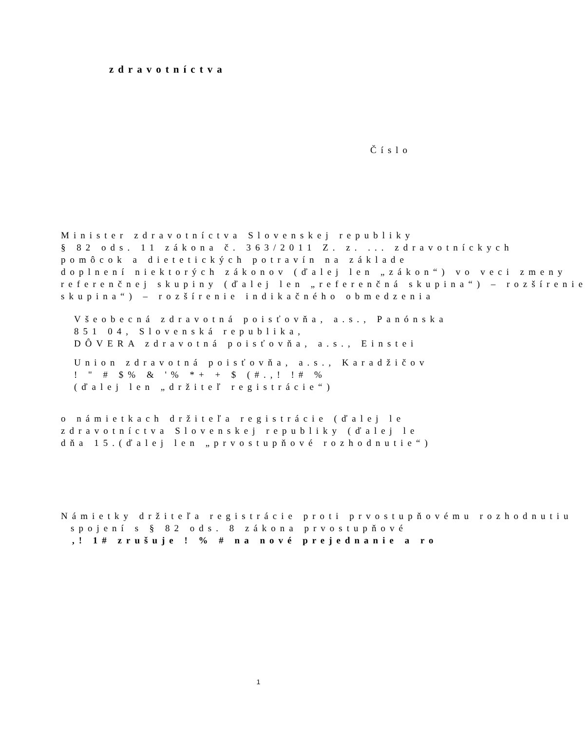zdravotníctva
Číslo
Minister zdravotníctva Slovenskej republiky
§ 82 ods. 11 zákona č. 363/2011 Z. z. ... zdravotníckych
pomôcok a dietetických potravín na základe
doplnení niektorých zákonov (ďalej len „zákon“) vo veci zmeny
referenčnej skupiny (ďalej len „referenčná skupina“) – rozšírenie
skupina“) – rozšírenie indikačného obmedzenia
Všeobecná zdravotná poisťovňa, a.s., Panónska
851 04, Slovenská republika,
DÔVERA zdravotná poisťovňa, a.s., Einstei
Union zdravotná poisťovňa, a.s., Karadžičov
! " # $% & '% *+ + $ (#.,! !# %
(ďalej len „držiteľ registrácie“)
o námietkach držiteľa registrácie (ďalej le
zdravotníctva Slovenskej republiky (ďalej le
dňa 15.(ďalej len „prvostupňové rozhodnutie“)
Námietky držiteľa registrácie proti prvostupňovému rozhodnutiu
spojení s § 82 ods. 8 zákona prvostupňové
,! 1# zrušuje ! % # na nové prejednanie a ro
1